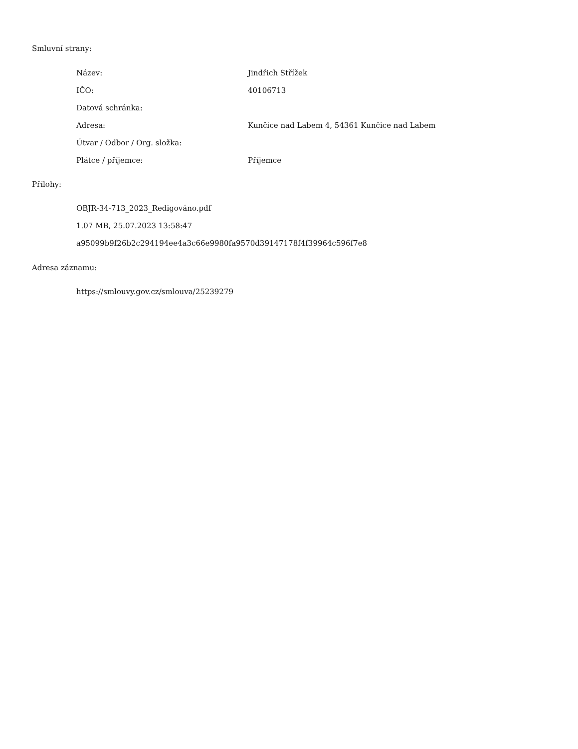Smluvní strany:
| Název: | Jindřich Střížek |
| IČO: | 40106713 |
| Datová schránka: | |
| Adresa: | Kunčice nad Labem 4, 54361 Kunčice nad Labem |
| Útvar / Odbor / Org. složka: | |
| Plátce / příjemce: | Příjemce |
Přílohy:
OBJR-34-713_2023_Redigováno.pdf
1.07 MB, 25.07.2023 13:58:47
a95099b9f26b2c294194ee4a3c66e9980fa9570d39147178f4f39964c596f7e8
Adresa záznamu:
https://smlouvy.gov.cz/smlouva/25239279